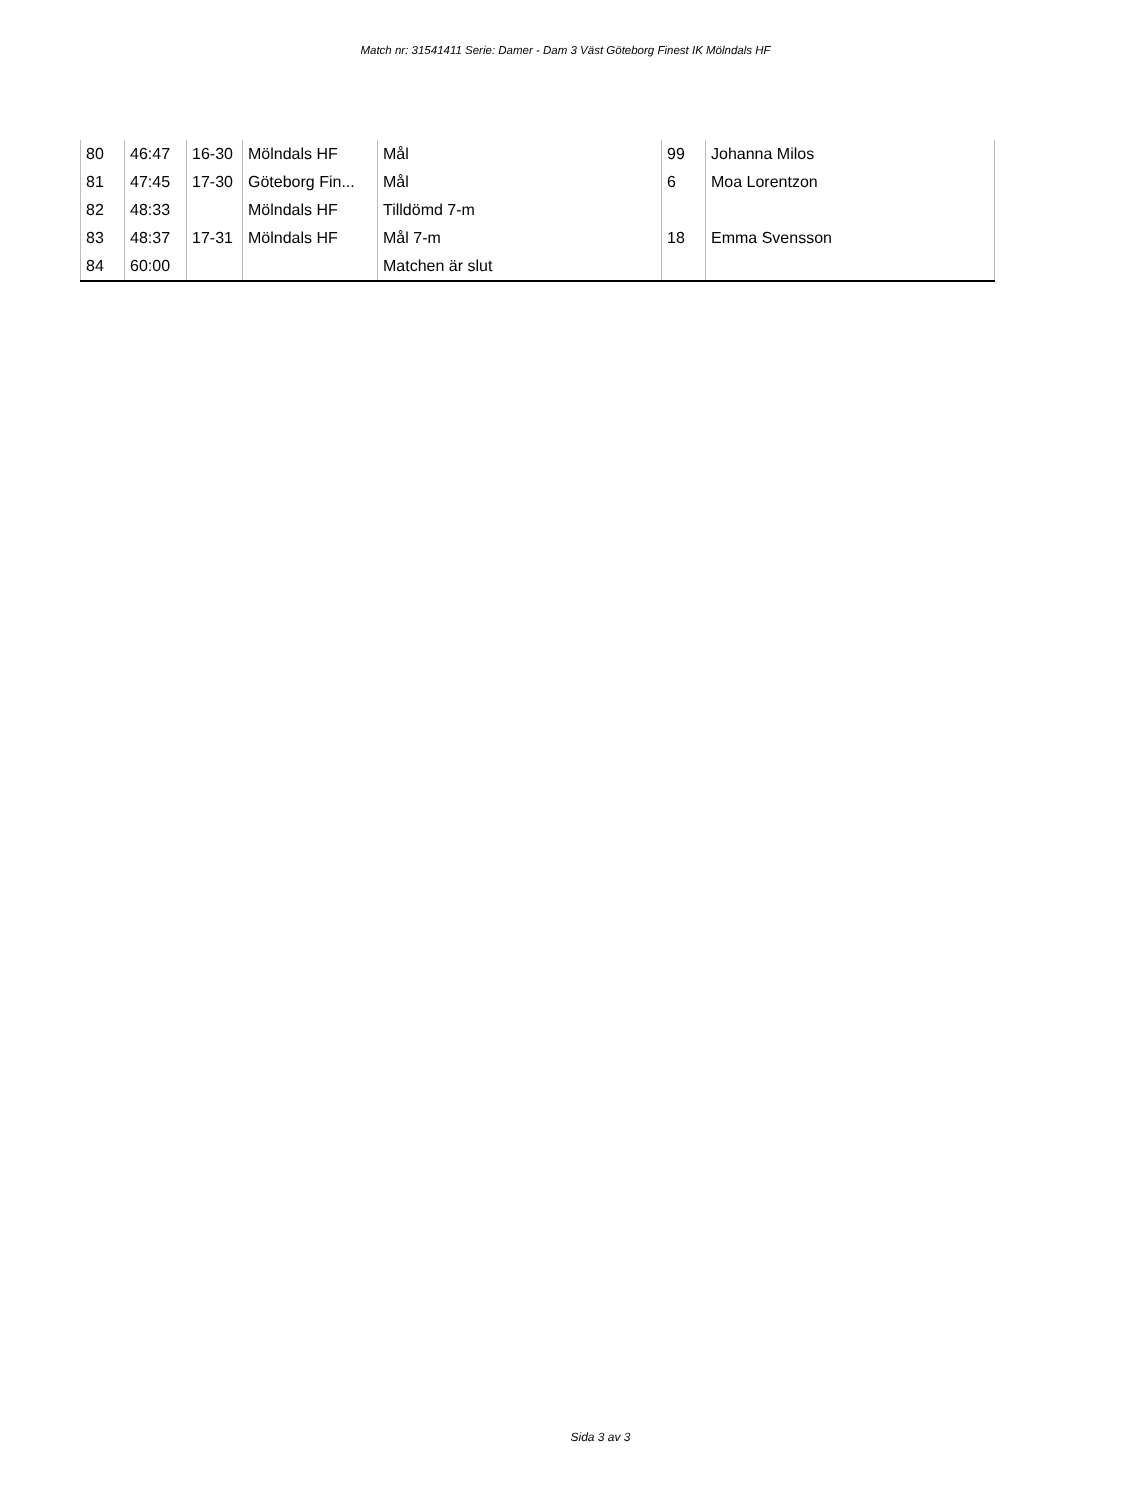Match nr: 31541411 Serie: Damer - Dam 3 Väst Göteborg Finest IK Mölndals HF
| 80 | 46:47 | 16-30 | Mölndals HF | Mål | 99 | Johanna Milos |
| 81 | 47:45 | 17-30 | Göteborg Fin... | Mål | 6 | Moa Lorentzon |
| 82 | 48:33 | | Mölndals HF | Tilldömd 7-m | | |
| 83 | 48:37 | 17-31 | Mölndals HF | Mål 7-m | 18 | Emma Svensson |
| 84 | 60:00 | | | Matchen är slut | | |
Sida 3 av 3